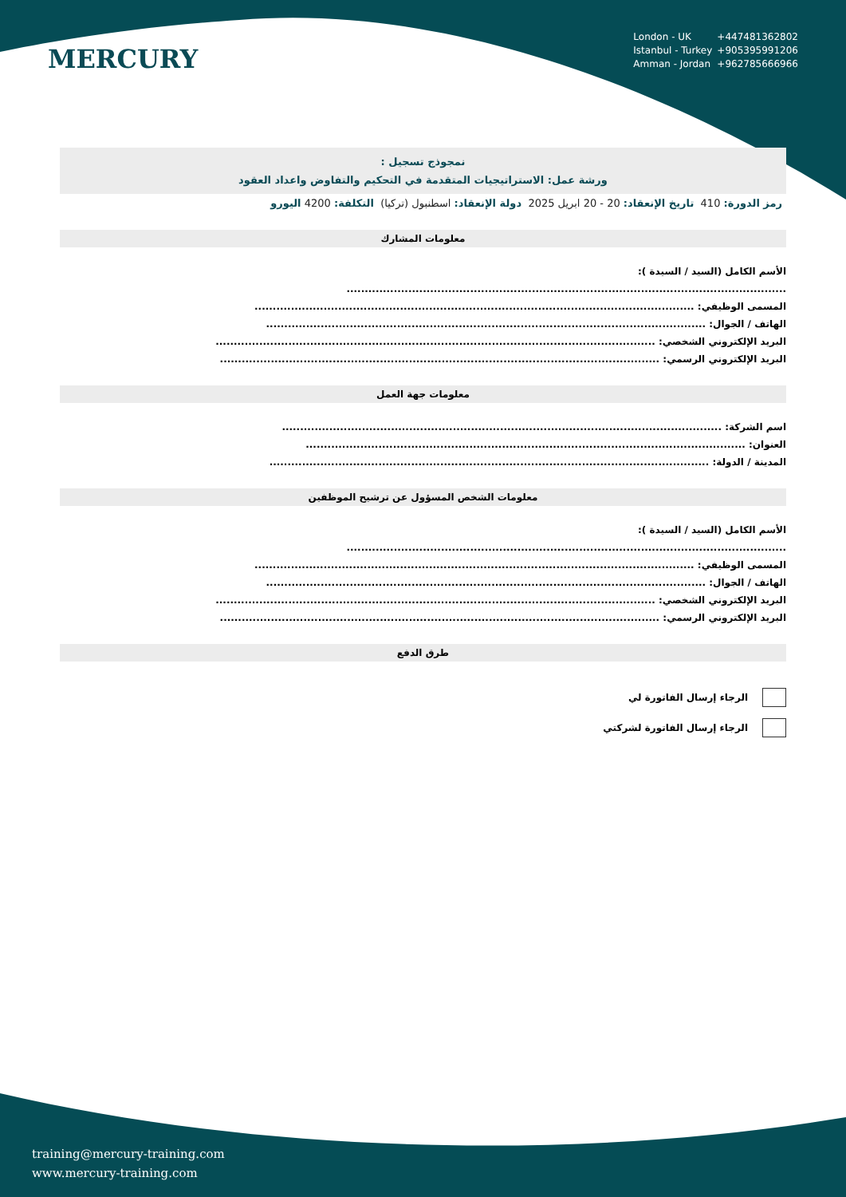MERCURY
London - UK +447481362802
Istanbul - Turkey +905395991206
Amman - Jordan +962785666966
نمجوذج تسجيل :
ورشة عمل: الاستراتيجيات المتقدمة في التحكيم والتفاوض واعداد العقود
رمز الدورة: 410 تاريخ الإنعقاد: 20 - 20 ابريل 2025 دولة الإنعقاد: اسطنبول (تركيا) التكلفة: 4200 اليورو
معلومات المشارك
الأسم الكامل (السيد / السيدة ):
.........................................................................................................................
المسمى الوظيفي: .........................................................................................................................
الهاتف / الجوال: .........................................................................................................................
البريد الإلكتروني الشخصي: .........................................................................................................................
البريد الإلكتروني الرسمي: .........................................................................................................................
معلومات جهة العمل
اسم الشركة: .........................................................................................................................
العنوان: .........................................................................................................................
المدينة / الدولة: .........................................................................................................................
معلومات الشخص المسؤول عن ترشيح الموظفين
الأسم الكامل (السيد / السيدة ):
.........................................................................................................................
المسمى الوظيفي: .........................................................................................................................
الهاتف / الجوال: .........................................................................................................................
البريد الإلكتروني الشخصي: .........................................................................................................................
البريد الإلكتروني الرسمي: .........................................................................................................................
طرق الدفع
الرجاء إرسال الفاتورة لي
الرجاء إرسال الفاتورة لشركتي
training@mercury-training.com
www.mercury-training.com